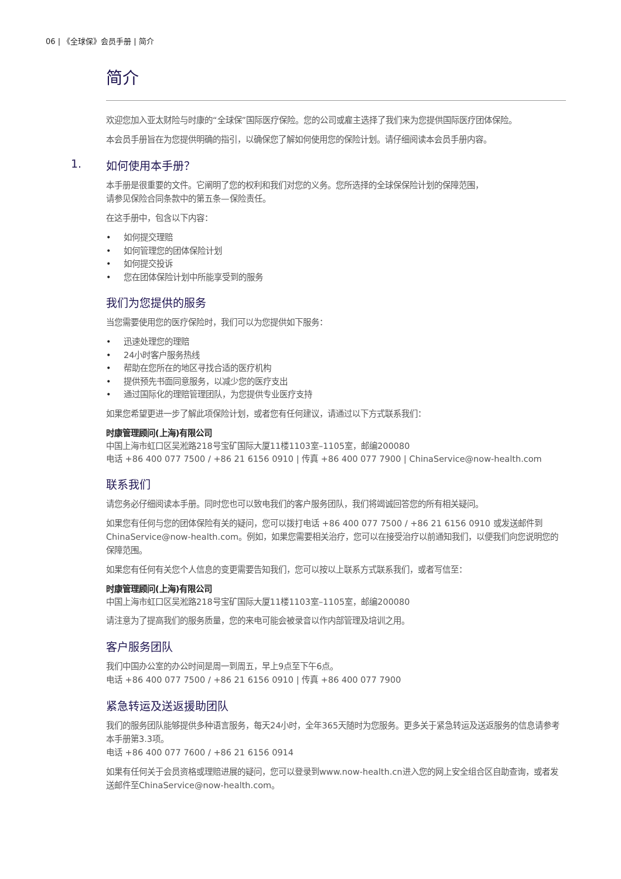06 | 《全球保》会员手册 | 简介
简介
欢迎您加入亚太财险与时康的“全球保”国际医疗保险。您的公司或雇主选择了我们来为您提供国际医疗团体保险。
本会员手册旨在为您提供明确的指引，以确保您了解如何使用您的保险计划。请仔细阅读本会员手册内容。
1. 如何使用本手册？
本手册是很重要的文件。它阐明了您的权利和我们对您的义务。您所选择的全球保保险计划的保障范围，
请参见保险合同条款中的第五条—保险责任。
在这手册中，包含以下内容：
• 如何提交理赔
• 如何管理您的团体保险计划
• 如何提交投诉
• 您在团体保险计划中所能享受到的服务
我们为您提供的服务
当您需要使用您的医疗保险时，我们可以为您提供如下服务：
• 迅速处理您的理赔
• 24小时客户服务热线
• 帮助在您所在的地区寻找合适的医疗机构
• 提供预先书面同意服务，以减少您的医疗支出
• 通过国际化的理赔管理团队，为您提供专业医疗支持
如果您希望更进一步了解此项保险计划，或者您有任何建议，请通过以下方式联系我们：
时康管理顾问(上海)有限公司
中国上海市虹口区吴淞路218号宝矿国际大厦11楼1103室–1105室，邮编200080
电话 +86 400 077 7500 / +86 21 6156 0910 | 传真 +86 400 077 7900 | ChinaService@now-health.com
联系我们
请您务必仔细阅读本手册。同时您也可以致电我们的客户服务团队，我们将竭诚回答您的所有相关疑问。
如果您有任何与您的团体保险有关的疑问，您可以拨打电话 +86 400 077 7500 / +86 21 6156 0910 或发送邮件到ChinaService@now-health.com。例如，如果您需要相关治疗，您可以在接受治疗以前通知我们，以便我们向您说明您的保障范围。
如果您有任何有关您个人信息的变更需要告知我们，您可以按以上联系方式联系我们，或者写信至：
时康管理顾问(上海)有限公司
中国上海市虹口区吴淞路218号宝矿国际大厦11楼1103室–1105室，邮编200080
请注意为了提高我们的服务质量，您的来电可能会被录音以作内部管理及培训之用。
客户服务团队
我们中国办公室的办公时间是周一到周五，早上9点至下午6点。
电话 +86 400 077 7500 / +86 21 6156 0910 | 传真 +86 400 077 7900
紧急转运及送返援助团队
我们的服务团队能够提供多种语言服务，每天24小时，全年365天随时为您服务。更多关于紧急转运及送返服务的信息请参考本手册第3.3项。
电话 +86 400 077 7600 / +86 21 6156 0914
如果有任何关于会员资格或理赔进展的疑问，您可以登录到www.now-health.cn进入您的网上安全组合区自助查询，或者发送邮件至ChinaService@now-health.com。